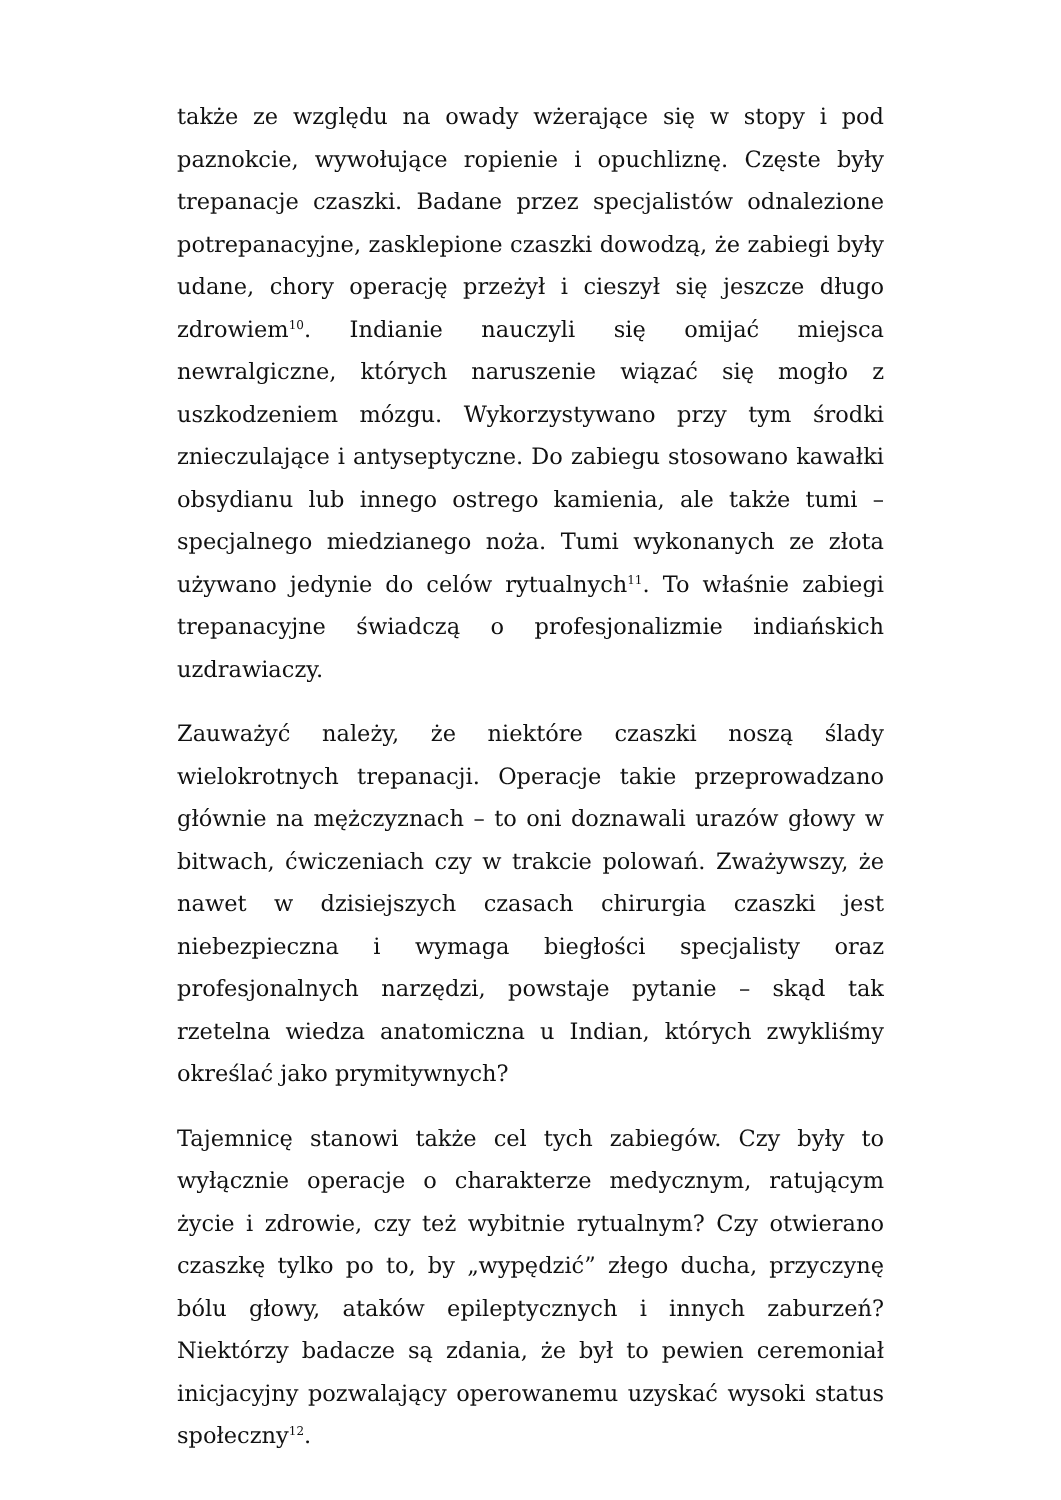także ze względu na owady wżerające się w stopy i pod paznokcie, wywołujące ropienie i opuchliznę. Częste były trepanacje czaszki. Badane przez specjalistów odnalezione potrepanacyjne, zasklepione czaszki dowodzą, że zabiegi były udane, chory operację przeżył i cieszył się jeszcze długo zdrowiem<sup>10</sup>. Indianie nauczyli się omijać miejsca newralgiczne, których naruszenie wiązać się mogło z uszkodzeniem mózgu. Wykorzystywano przy tym środki znieczulające i antyseptyczne. Do zabiegu stosowano kawałki obsydianu lub innego ostrego kamienia, ale także tumi – specjalnego miedzianego noża. Tumi wykonanych ze złota używano jedynie do celów rytualnych<sup>11</sup>. To właśnie zabiegi trepanacyjne świadczą o profesjonalizmie indiańskich uzdrawiaczy.
Zauważyć należy, że niektóre czaszki noszą ślady wielokrotnych trepanacji. Operacje takie przeprowadzano głównie na mężczyznach – to oni doznawali urazów głowy w bitwach, ćwiczeniach czy w trakcie polowań. Zważywszy, że nawet w dzisiejszych czasach chirurgia czaszki jest niebezpieczna i wymaga biegłości specjalisty oraz profesjonalnych narzędzi, powstaje pytanie – skąd tak rzetelna wiedza anatomiczna u Indian, których zwykliśmy określać jako prymitywnych?
Tajemnicę stanowi także cel tych zabiegów. Czy były to wyłącznie operacje o charakterze medycznym, ratującym życie i zdrowie, czy też wybitnie rytualnym? Czy otwierano czaszkę tylko po to, by „wypędzić” złego ducha, przyczynę bólu głowy, ataków epileptycznych i innych zaburzeń? Niektórzy badacze są zdania, że był to pewien ceremoniał inicjacyjny pozwalający operowanemu uzyskać wysoki status społeczny<sup>12</sup>.